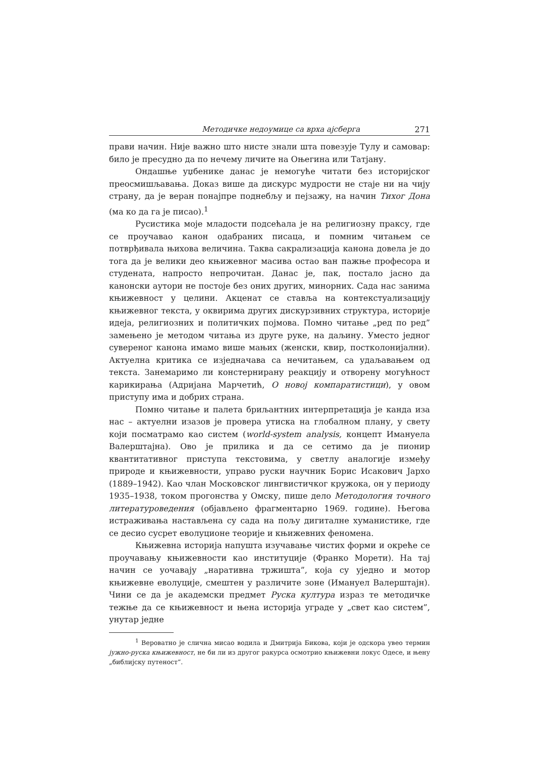Методичке недоумице са врха ајсберга 271
прави начин. Није важно што нисте знали шта повезује Тулу и самовар: било је пресудно да по нечему личите на Оњегина или Татјану.
Ондашње уџбенике данас је немогуће читати без историјског преосмишљавања. Доказ више да дискурс мудрости не стаје ни на чију страну, да је веран понајпре поднебљу и пејзажу, на начин Тихог Дона (ма ко да га је писао).<sup>1</sup>
Русистика моје младости подсећала је на религиозну праксу, где се проучавао канон одабраних писаца, и помним читањем се потврђивала њихова величина. Таква сакрализација канона довела је до тога да је велики део књижевног масива остао ван пажње професора и студената, напросто непрочитан. Данас је, пак, постало јасно да канонски аутори не постоје без оних других, минорних. Сада нас занима књижевност у целини. Акценат се ставља на контекстуализацију књижевног текста, у оквирима других дискурзивних структура, историје идеја, религиозних и политичких појмова. Помно читање „ред по ред” замењено је методом читања из друге руке, на даљину. Уместо једног сувереног канона имамо више мањих (женски, квир, постколонијални). Актуелна критика се изједначава са нечитањем, са удаљавањем од текста. Занемаримо ли констернирану реакцију и отворену могућност карикирања (Адријана Марчетић, О новој компаратистици), у овом приступу има и добрих страна.
Помно читање и палета бриљантних интерпретација је канда иза нас – актуелни изазов је провера утиска на глобалном плану, у свету који посматрамо као систем (world-system analysis, концепт Имануела Валерштајна). Ово је прилика и да се сетимо да је пионир квантитативног приступа текстовима, у светлу аналогије између природе и књижевности, управо руски научник Борис Исакович Јархо (1889–1942). Као члан Московског лингвистичког кружока, он у периоду 1935–1938, током прогонства у Омску, пише дело Методология точного литературоведения (објављено фрагментарно 1969. године). Његова истраживања настављена су сада на пољу дигиталне хуманистике, где се десио сусрет еволуционе теорије и књижевних феномена.
Књижевна историја напушта изучавање чистих форми и окреће се проучавању књижевности као институције (Франко Морети). На тај начин се уочавају „наративна тржишта”, која су уједно и мотор књижевне еволуције, смештен у различите зоне (Имануел Валерштајн). Чини се да је академски предмет Руска култура израз те методичке тежње да се књижевност и њена историја уграде у „свет као систем”, унутар једне
<sup>1</sup> Вероватно је слична мисао водила и Дмитрија Бикова, који је одскора увео термин јужно-руска књижевност, не би ли из другог ракурса осмотрио књижевни локус Одесе, и њену „библијску путеност”.